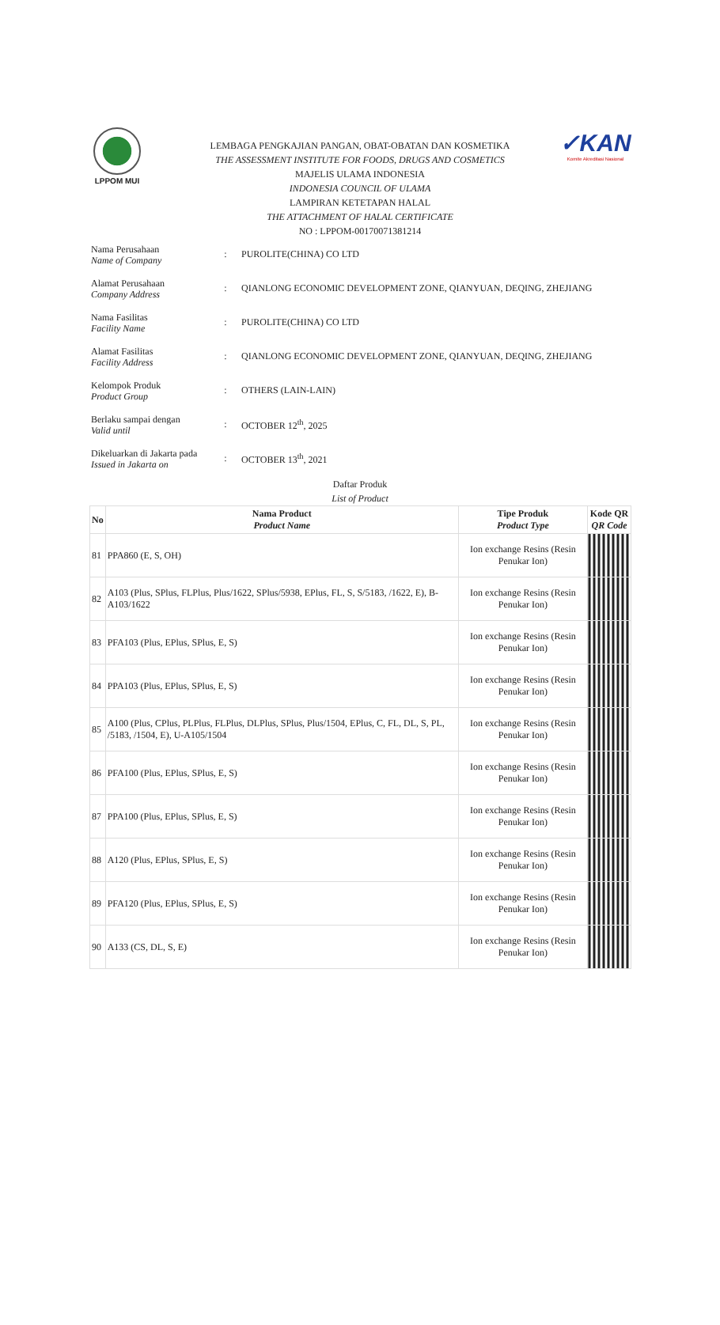LPPOM MUI
✓KAN
Komite Akreditasi Nasional
LEMBAGA PENGKAJIAN PANGAN, OBAT-OBATAN DAN KOSMETIKA
THE ASSESSMENT INSTITUTE FOR FOODS, DRUGS AND COSMETICS
MAJELIS ULAMA INDONESIA
INDONESIA COUNCIL OF ULAMA
LAMPIRAN KETETAPAN HALAL
THE ATTACHMENT OF HALAL CERTIFICATE
NO : LPPOM-00170071381214
Nama Perusahaan
Name of Company
: PUROLITE(CHINA) CO LTD
Alamat Perusahaan
Company Address
:
QIANLONG ECONOMIC DEVELOPMENT ZONE, QIANYUAN, DEQING, ZHEJIANG
Nama Fasilitas
Facility Name
: PUROLITE(CHINA) CO LTD
Alamat Fasilitas
Facility Address
:
QIANLONG ECONOMIC DEVELOPMENT ZONE, QIANYUAN, DEQING, ZHEJIANG
Kelompok Produk
Product Group
: OTHERS (LAIN-LAIN)
Berlaku sampai dengan
Valid until
: OCTOBER 12<sup>th</sup>, 2025
Dikeluarkan di Jakarta pada
Issued in Jakarta on
: OCTOBER 13<sup>th</sup>, 2021
Daftar Produk
List of Product
| No | Nama Product Product Name | Tipe Produk Product Type | Kode QR QR Code |
| --- | --- | --- | --- |
| 81 | PPA860 (E, S, OH) | Ion exchange Resins (Resin Penukar Ion) | |
| 82 | A103 (Plus, SPlus, FLPlus, Plus/1622, SPlus/5938, EPlus, FL, S, S/5183, /1622, E), B-A103/1622 | Ion exchange Resins (Resin Penukar Ion) | |
| 83 | PFA103 (Plus, EPlus, SPlus, E, S) | Ion exchange Resins (Resin Penukar Ion) | |
| 84 | PPA103 (Plus, EPlus, SPlus, E, S) | Ion exchange Resins (Resin Penukar Ion) | |
| 85 | A100 (Plus, CPlus, PLPlus, FLPlus, DLPlus, SPlus, Plus/1504, EPlus, C, FL, DL, S, PL, /5183, /1504, E), U-A105/1504 | Ion exchange Resins (Resin Penukar Ion) | |
| 86 | PFA100 (Plus, EPlus, SPlus, E, S) | Ion exchange Resins (Resin Penukar Ion) | |
| 87 | PPA100 (Plus, EPlus, SPlus, E, S) | Ion exchange Resins (Resin Penukar Ion) | |
| 88 | A120 (Plus, EPlus, SPlus, E, S) | Ion exchange Resins (Resin Penukar Ion) | |
| 89 | PFA120 (Plus, EPlus, SPlus, E, S) | Ion exchange Resins (Resin Penukar Ion) | |
| 90 | A133 (CS, DL, S, E) | Ion exchange Resins (Resin Penukar Ion) | |